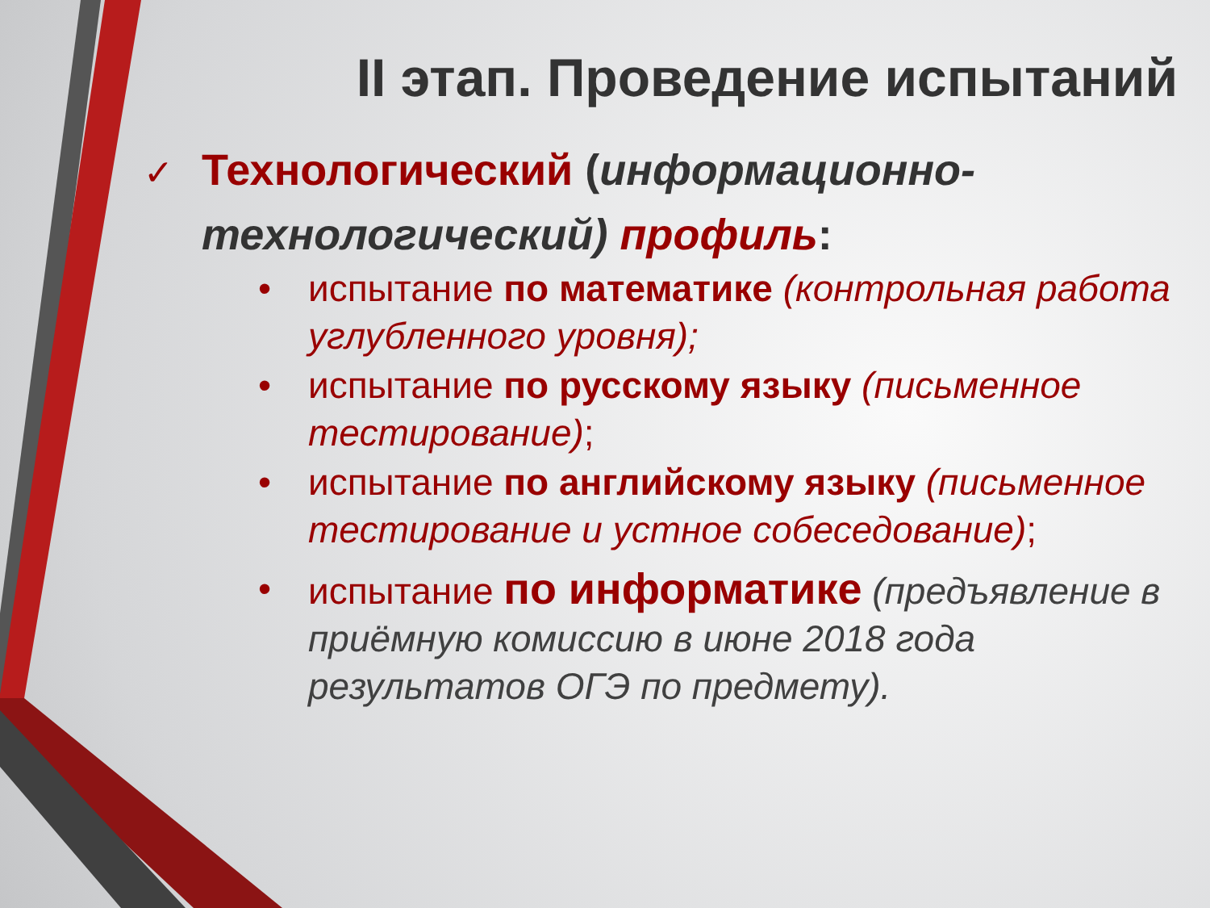II этап. Проведение испытаний
✓ Технологический (информационно-
технологический) профиль:
• испытание по математике (контрольная работа углубленного уровня);
• испытание по русскому языку (письменное тестирование);
• испытание по английскому языку (письменное тестирование и устное собеседование);
• испытание по информатике (предъявление в приёмную комиссию в июне 2018 года результатов ОГЭ по предмету).